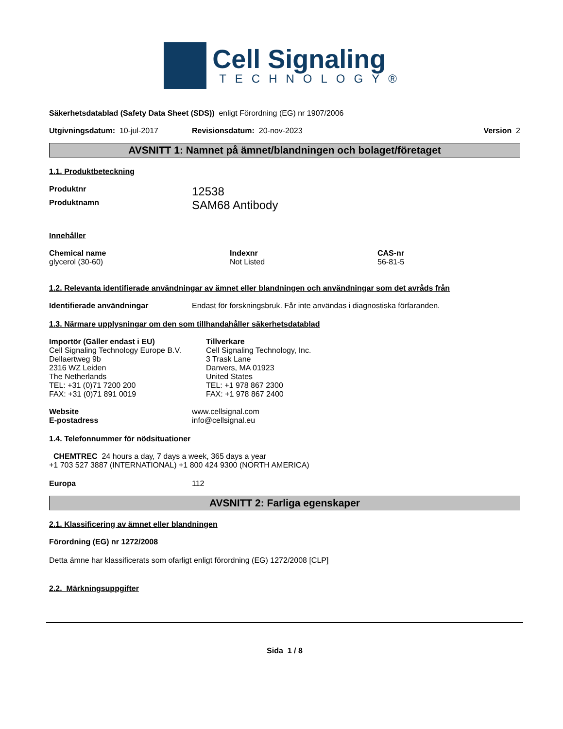Cell Signaling
TECHNOLOGY®
Säkerhetsdatablad (Safety Data Sheet (SDS)) enligt Förordning (EG) nr 1907/2006
Utgivningsdatum: 10-jul-2017 Revisionsdatum: 20-nov-2023 Version 2
AVSNITT 1: Namnet på ämnet/blandningen och bolaget/företaget
1.1. Produktbeteckning
Produktnr 12538
Produktnamn SAM68 Antibody
Innehåller
Chemical name
glycerol (30-60)
Indexnr
Not Listed
CAS-nr
56-81-5
1.2. Relevanta identifierade användningar av ämnet eller blandningen och användningar som det avråds från
Identifierade användningar Endast för forskningsbruk. Får inte användas i diagnostiska förfaranden.
1.3. Närmare upplysningar om den som tillhandahåller säkerhetsdatablad
Importör (Gäller endast i EU)
Cell Signaling Technology Europe B.V.
Dellaertweg 9b
2316 WZ Leiden
The Netherlands
TEL: +31 (0)71 7200 200
FAX: +31 (0)71 891 0019
Tillverkare
Cell Signaling Technology, Inc.
3 Trask Lane
Danvers, MA 01923
United States
TEL: +1 978 867 2300
FAX: +1 978 867 2400
Website
E-postadress www.cellsignal.com
info@cellsignal.eu
1.4. Telefonnummer för nödsituationer
CHEMTREC 24 hours a day, 7 days a week, 365 days a year
+1 703 527 3887 (INTERNATIONAL) +1 800 424 9300 (NORTH AMERICA)
Europa 112
AVSNITT 2: Farliga egenskaper
2.1. Klassificering av ämnet eller blandningen
Förordning (EG) nr 1272/2008
Detta ämne har klassificerats som ofarligt enligt förordning (EG) 1272/2008 [CLP]
2.2. Märkningsuppgifter
Sida 1 / 8